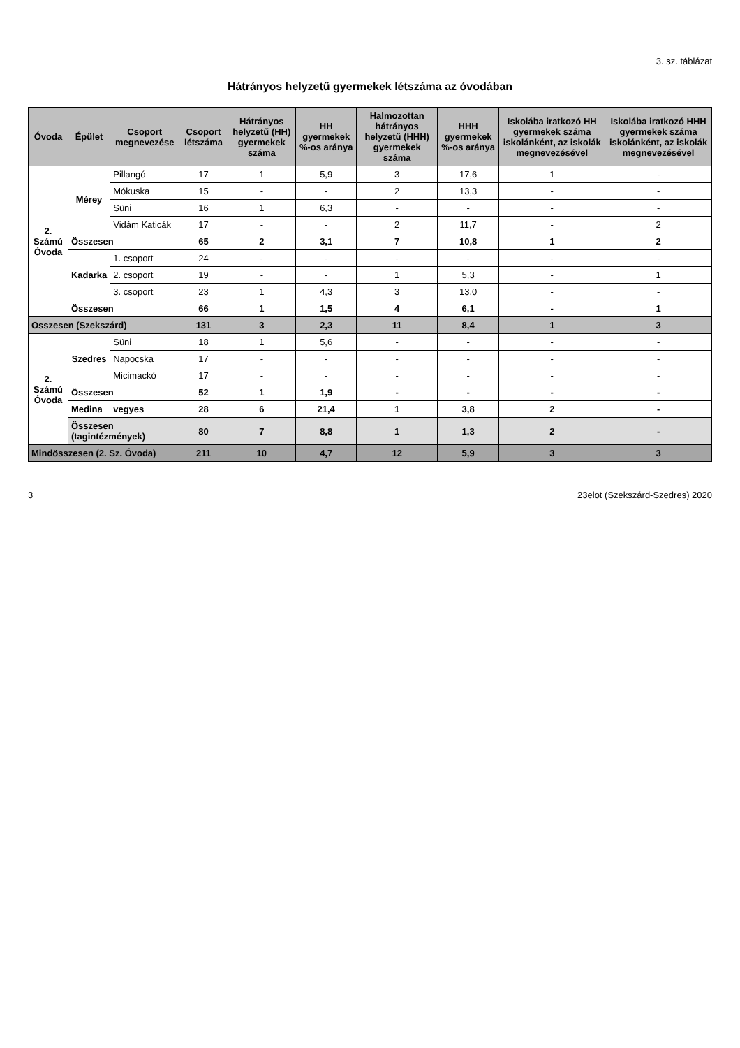3. sz. táblázat
Hátrányos helyzetű gyermekek létszáma az óvodában
| Óvoda | Épület | Csoport megnevezése | Csoport létszáma | Hátrányos helyzetű (HH) gyermekek száma | HH gyermekek %-os aránya | Halmozottan hátrányos helyzetű (HHH) gyermekek száma | HHH gyermekek %-os aránya | Iskolába iratkozó HH gyermekek száma iskolánként, az iskolák megnevezésével | Iskolába iratkozó HHH gyermekek száma iskolánként, az iskolák megnevezésével |
| --- | --- | --- | --- | --- | --- | --- | --- | --- | --- |
| 2. Számú Óvoda | Mérey | Pillangó | 17 | 1 | 5,9 | 3 | 17,6 | 1 | - |
| | | Mókuska | 15 | - | - | 2 | 13,3 | - | - |
| | | Süni | 16 | 1 | 6,3 | - | - | - | - |
| | | Vidám Katicák | 17 | - | - | 2 | 11,7 | - | 2 |
| | Összesen | | 65 | 2 | 3,1 | 7 | 10,8 | 1 | 2 |
| | Kadarka | 1. csoport | 24 | - | - | - | - | - | - |
| | | 2. csoport | 19 | - | - | 1 | 5,3 | - | 1 |
| | | 3. csoport | 23 | 1 | 4,3 | 3 | 13,0 | - | - |
| | Összesen | | 66 | 1 | 1,5 | 4 | 6,1 | - | 1 |
| Összesen (Szekszárd) | | | 131 | 3 | 2,3 | 11 | 8,4 | 1 | 3 |
| 2. Számú Óvoda | Szedres | Süni | 18 | 1 | 5,6 | - | - | - | - |
| | | Napocska | 17 | - | - | - | - | - | - |
| | | Micimackó | 17 | - | - | - | - | - | - |
| | Összesen | | 52 | 1 | 1,9 | - | - | - | - |
| | Medina | vegyes | 28 | 6 | 21,4 | 1 | 3,8 | 2 | - |
| | Összesen (tagintézmények) | | 80 | 7 | 8,8 | 1 | 1,3 | 2 | - |
| Mindösszesen (2. Sz. Óvoda) | | | 211 | 10 | 4,7 | 12 | 5,9 | 3 | 3 |
3 23elot (Szekszárd-Szedres) 2020